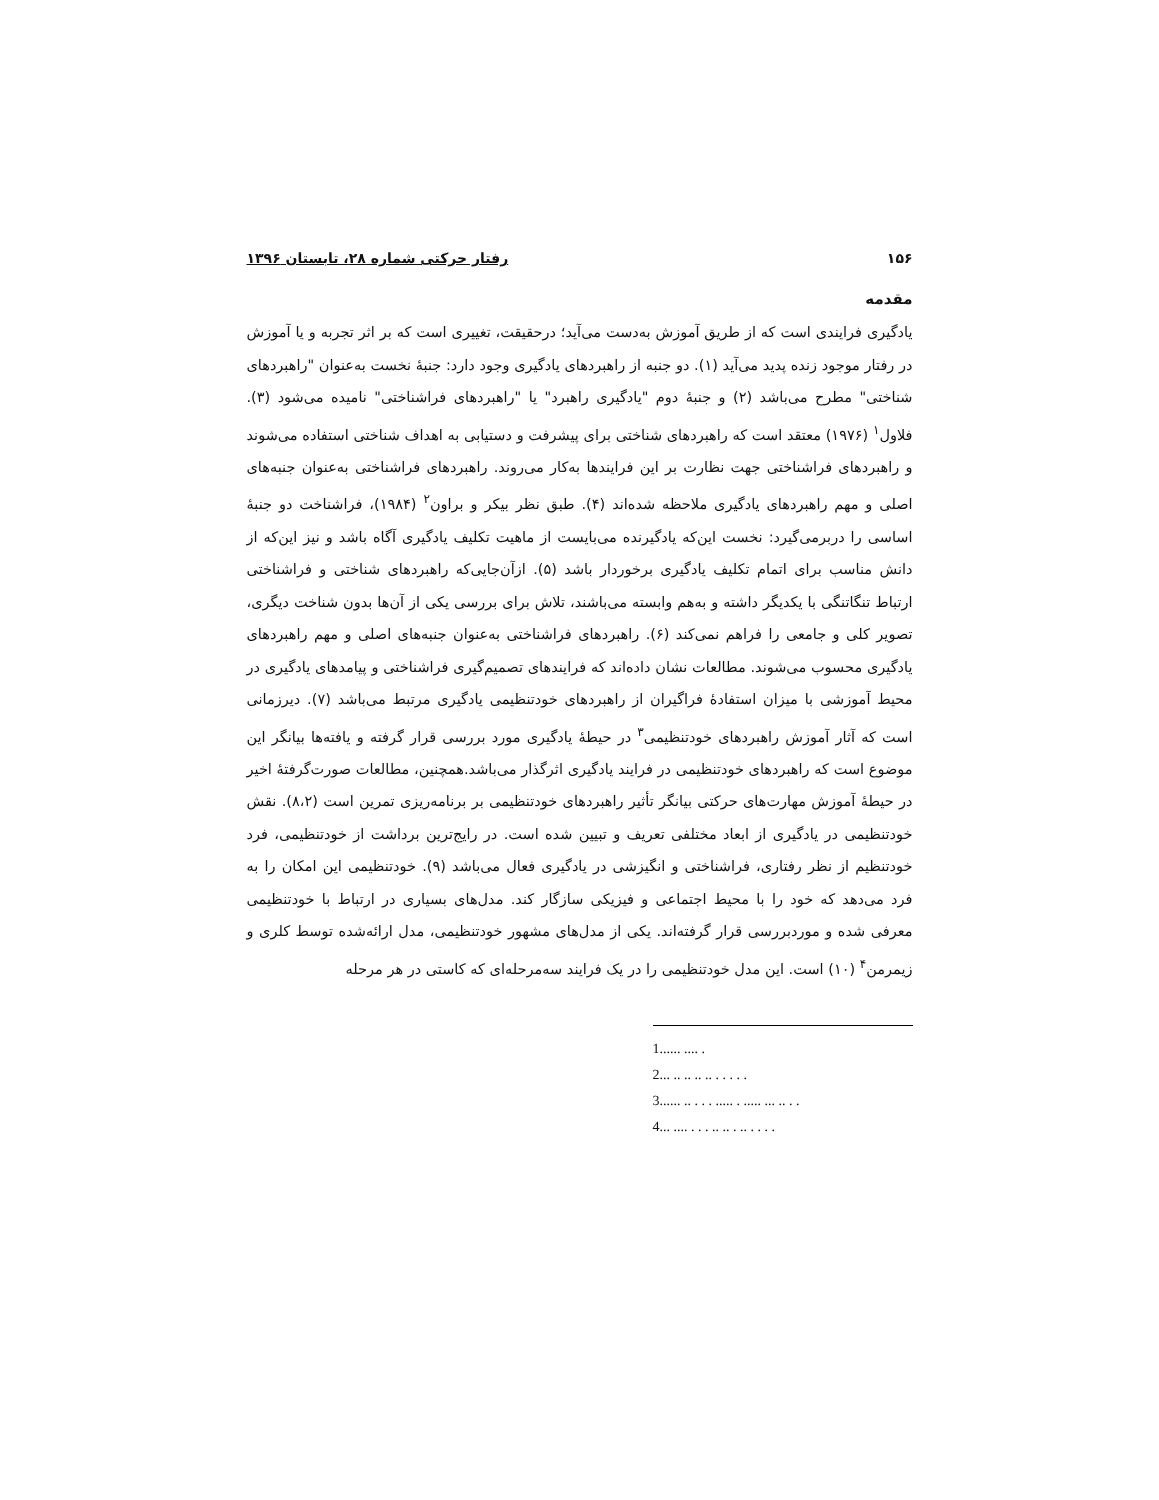۱۵۶ رفتار حرکتی شماره ۲۸، تابستان ۱۳۹۶
مقدمه
یادگیری فرایندی است که از طریق آموزش به‌دست می‌آید؛ درحقیقت، تغییری است که بر اثر تجربه و یا آموزش در رفتار موجود زنده پدید می‌آید (۱). دو جنبه از راهبردهای یادگیری وجود دارد: جنبهٔ نخست به‌عنوان "راهبردهای شناختی" مطرح می‌باشد (۲) و جنبهٔ دوم "یادگیری راهبرد" یا "راهبردهای فراشناختی" نامیده می‌شود (۳). فلاول<sup>۱</sup> (۱۹۷۶) معتقد است که راهبردهای شناختی برای پیشرفت و دستیابی به اهداف شناختی استفاده می‌شوند و راهبردهای فراشناختی جهت نظارت بر این فرایندها به‌کار می‌روند. راهبردهای فراشناختی به‌عنوان جنبه‌های اصلی و مهم راهبردهای یادگیری ملاحظه شده‌اند (۴). طبق نظر بیکر و براون<sup>۲</sup> (۱۹۸۴)، فراشناخت دو جنبهٔ اساسی را دربرمی‌گیرد: نخست این‌که یادگیرنده می‌بایست از ماهیت تکلیف یادگیری آگاه باشد و نیز این‌که از دانش مناسب برای اتمام تکلیف یادگیری برخوردار باشد (۵). ازآن‌جایی‌که راهبردهای شناختی و فراشناختی ارتباط تنگاتنگی با یکدیگر داشته و به‌هم وابسته می‌باشند، تلاش برای بررسی یکی از آن‌ها بدون شناخت دیگری، تصویر کلی و جامعی را فراهم نمی‌کند (۶). راهبردهای فراشناختی به‌عنوان جنبه‌های اصلی و مهم راهبردهای یادگیری محسوب می‌شوند. مطالعات نشان داده‌اند که فرایندهای تصمیم‌گیری فراشناختی و پیامدهای یادگیری در محیط آموزشی با میزان استفادهٔ فراگیران از راهبردهای خودتنظیمی یادگیری مرتبط می‌باشد (۷). دیرزمانی است که آثار آموزش راهبردهای خودتنظیمی<sup>۳</sup> در حیطهٔ یادگیری مورد بررسی قرار گرفته و یافته‌ها بیانگر این موضوع است که راهبردهای خودتنظیمی در فرایند یادگیری اثرگذار می‌باشد.همچنین، مطالعات صورت‌گرفتهٔ اخیر در حیطهٔ آموزش مهارت‌های حرکتی بیانگر تأثیر راهبردهای خودتنظیمی بر برنامه‌ریزی تمرین است (۸،۲). نقش خودتنظیمی در یادگیری از ابعاد مختلفی تعریف و تبیین شده است. در رایج‌ترین برداشت از خودتنظیمی، فرد خودتنظیم از نظر رفتاری، فراشناختی و انگیزشی در یادگیری فعال می‌باشد (۹). خودتنظیمی این امکان را به فرد می‌دهد که خود را با محیط اجتماعی و فیزیکی سازگار کند. مدل‌های بسیاری در ارتباط با خودتنظیمی معرفی شده و موردبررسی قرار گرفته‌اند. یکی از مدل‌های مشهور خودتنظیمی، مدل ارائه‌شده توسط کلری و زیمرمن<sup>۴</sup> (۱۰) است. این مدل خودتنظیمی را در یک فرایند سه‌مرحله‌ای که کاستی در هر مرحله
1...... .... .
2... .. .. .. .. . . . . .
3...... .. . . . ..... . ..... ... .. . .
4... .... . . . .. .. . .. . . . .